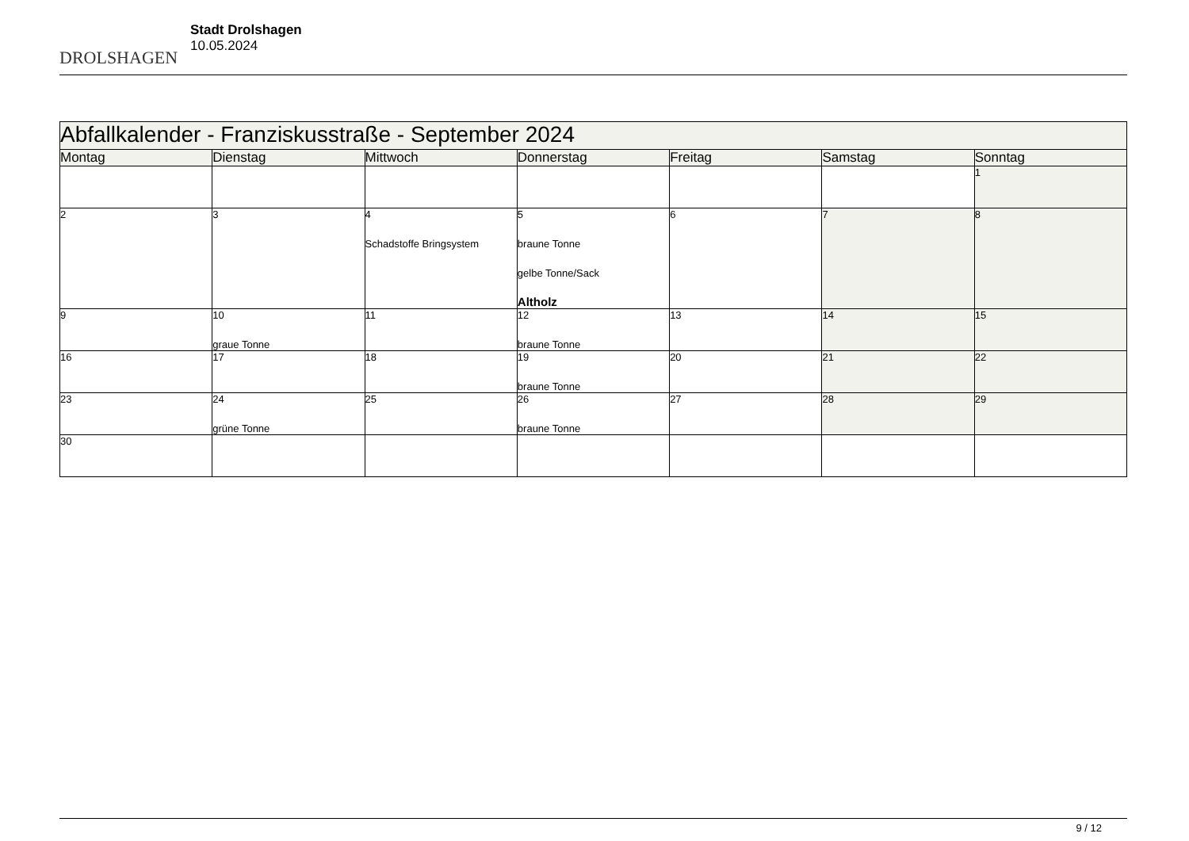DROLSHAGEN
Stadt Drolshagen
10.05.2024
| Abfallkalender - Franziskusstraße - September 2024 | | | | | | |
| Montag | Dienstag | Mittwoch | Donnerstag | Freitag | Samstag | Sonntag |
| | | | | | | 1 |
| 2 | 3 | 4 Schadstoffe Bringsystem | 5 braune Tonne gelbe Tonne/Sack Altholz | 6 | 7 | 8 |
| 9 | 10 graue Tonne | 11 | 12 braune Tonne | 13 | 14 | 15 |
| 16 | 17 | 18 | 19 braune Tonne | 20 | 21 | 22 |
| 23 | 24 grüne Tonne | 25 | 26 braune Tonne | 27 | 28 | 29 |
| 30 | | | | | | |
9 / 12